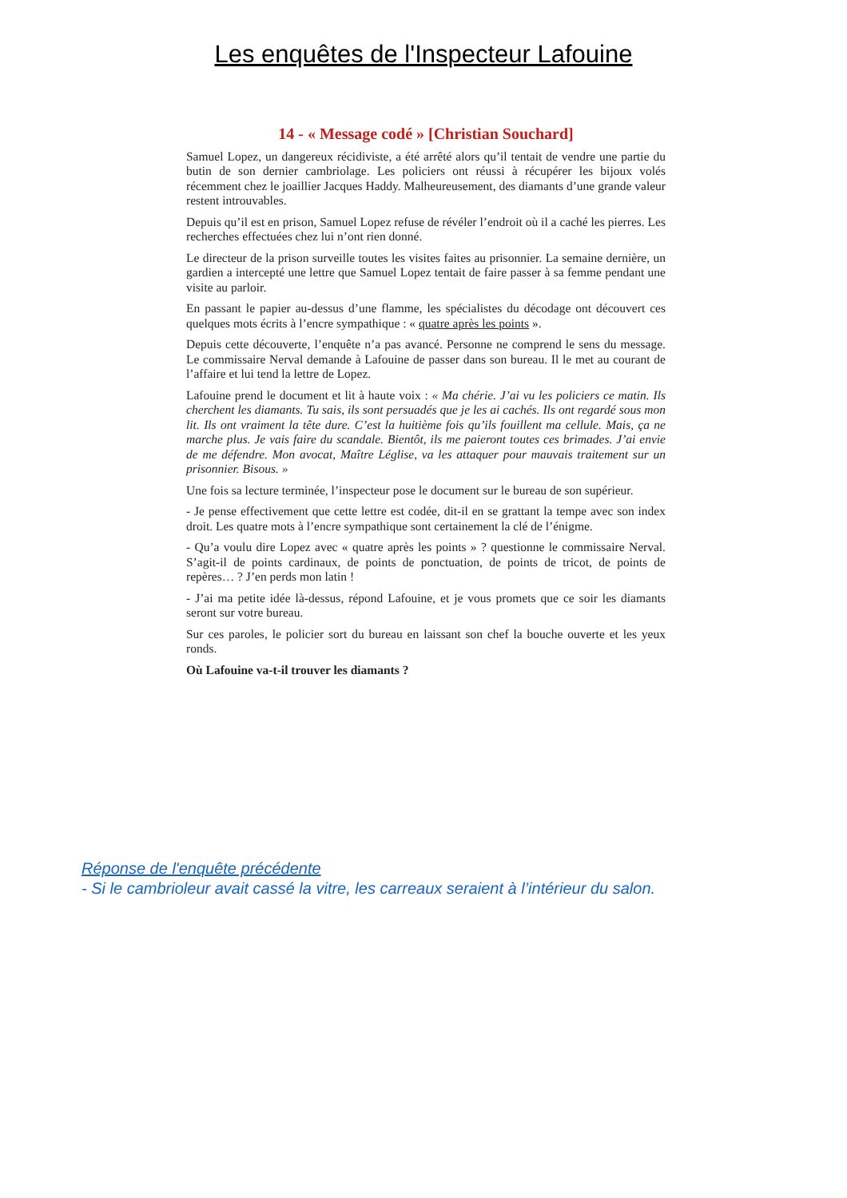Les enquêtes de l'Inspecteur Lafouine
14 - « Message codé » [Christian Souchard]
Samuel Lopez, un dangereux récidiviste, a été arrêté alors qu’il tentait de vendre une partie du butin de son dernier cambriolage. Les policiers ont réussi à récupérer les bijoux volés récemment chez le joaillier Jacques Haddy. Malheureusement, des diamants d’une grande valeur restent introuvables.
Depuis qu’il est en prison, Samuel Lopez refuse de révéler l’endroit où il a caché les pierres. Les recherches effectuées chez lui n’ont rien donné.
Le directeur de la prison surveille toutes les visites faites au prisonnier. La semaine dernière, un gardien a intercepté une lettre que Samuel Lopez tentait de faire passer à sa femme pendant une visite au parloir.
En passant le papier au-dessus d’une flamme, les spécialistes du décodage ont découvert ces quelques mots écrits à l’encre sympathique : « quatre après les points ».
Depuis cette découverte, l’enquête n’a pas avancé. Personne ne comprend le sens du message. Le commissaire Nerval demande à Lafouine de passer dans son bureau. Il le met au courant de l’affaire et lui tend la lettre de Lopez.
Lafouine prend le document et lit à haute voix : « Ma chérie. J’ai vu les policiers ce matin. Ils cherchent les diamants. Tu sais, ils sont persuadés que je les ai cachés. Ils ont regardé sous mon lit. Ils ont vraiment la tête dure. C’est la huitième fois qu’ils fouillent ma cellule. Mais, ça ne marche plus. Je vais faire du scandale. Bientôt, ils me paieront toutes ces brimades. J’ai envie de me défendre. Mon avocat, Maître Léglise, va les attaquer pour mauvais traitement sur un prisonnier. Bisous. »
Une fois sa lecture terminée, l’inspecteur pose le document sur le bureau de son supérieur.
- Je pense effectivement que cette lettre est codée, dit-il en se grattant la tempe avec son index droit. Les quatre mots à l’encre sympathique sont certainement la clé de l’énigme.
- Qu’a voulu dire Lopez avec « quatre après les points » ? questionne le commissaire Nerval. S’agit-il de points cardinaux, de points de ponctuation, de points de tricot, de points de repères… ? J’en perds mon latin !
- J’ai ma petite idée là-dessus, répond Lafouine, et je vous promets que ce soir les diamants seront sur votre bureau.
Sur ces paroles, le policier sort du bureau en laissant son chef la bouche ouverte et les yeux ronds.
Où Lafouine va-t-il trouver les diamants ?
Réponse de l'enquête précédente
- Si le cambrioleur avait cassé la vitre, les carreaux seraient à l’intérieur du salon.